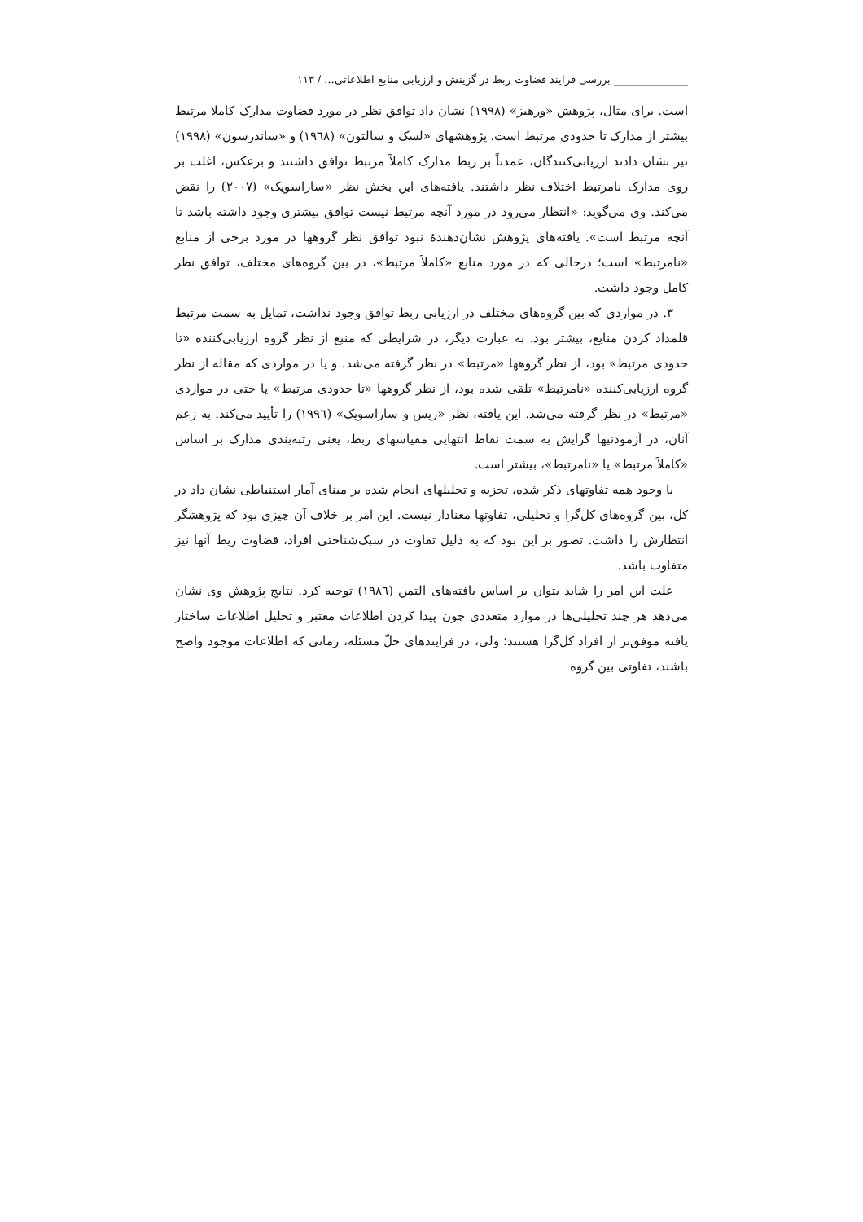______________ بررسی فرایند قضاوت ربط در گزینش و ارزیابی منابع اطلاعاتی... / ۱۱۳
است. برای مثال، پژوهش «ورهیز» (۱۹۹۸) نشان داد توافق نظر در مورد قضاوت مدارک کاملا مرتبط بیشتر از مدارک تا حدودی مرتبط است. پژوهشهای «لسک و سالتون» (۱۹٦۸) و «ساندرسون» (۱۹۹۸) نیز نشان دادند ارزیابی‌کنندگان، عمدتاً بر ربط مدارک کاملاً مرتبط توافق داشتند و برعکس، اغلب بر روی مدارک نامرتبط اختلاف نظر داشتند. یافته‌های این بخش نظر «ساراسویک» (۲۰۰۷) را نقض می‌کند. وی می‌گوید: «انتظار می‌رود در مورد آنچه مرتبط نیست توافق بیشتری وجود داشته باشد تا آنچه مرتبط است». یافته‌های پژوهش نشان‌دهندهٔ نبود توافق نظر گروهها در مورد برخی از منابع «نامرتبط» است؛ درحالی که در مورد منابع «کاملاً مرتبط»، در بین گروه‌های مختلف، توافق نظر کامل وجود داشت.
۳. در مواردی که بین گروه‌های مختلف در ارزیابی ربط توافق وجود نداشت، تمایل به سمت مرتبط قلمداد کردن منابع، بیشتر بود. به عبارت دیگر، در شرایطی که منبع از نظر گروه ارزیابی‌کننده «تا حدودی مرتبط» بود، از نظر گروهها «مرتبط» در نظر گرفته می‌شد. و یا در مواردی که مقاله از نظر گروه ارزیابی‌کننده «نامرتبط» تلقی شده بود، از نظر گروهها «تا حدودی مرتبط» یا حتی در مواردی «مرتبط» در نظر گرفته می‌شد. این یافته، نظر «ریس و ساراسویک» (۱۹۹٦) را تأیید می‌کند. به زعم آنان، در آزمودنیها گرایش به سمت نقاط انتهایی مقیاسهای ربط، یعنی رتبه‌بندی مدارک بر اساس «کاملاً مرتبط» یا «نامرتبط»، بیشتر است.
با وجود همه تفاوتهای ذکر شده، تجزیه و تحلیلهای انجام شده بر مبنای آمار استنباطی نشان داد در کل، بین گروه‌های کل‌گرا و تحلیلی، تفاوتها معنادار نیست. این امر بر خلاف آن چیزی بود که پژوهشگر انتظارش را داشت. تصور بر این بود که به دلیل تفاوت در سبک‌شناختی افراد، قضاوت ربط آنها نیز متفاوت باشد.
علت این امر را شاید بتوان بر اساس یافته‌های التمن (۱۹۸٦) توجیه کرد. نتایج پژوهش وی نشان می‌دهد هر چند تحلیلی‌ها در موارد متعددی چون پیدا کردن اطلاعات معتبر و تحلیل اطلاعات ساختار یافته موفق‌تر از افراد کل‌گرا هستند؛ ولی، در فرایندهای حلّ مسئله، زمانی که اطلاعات موجود واضح باشند، تفاوتی بین گروه